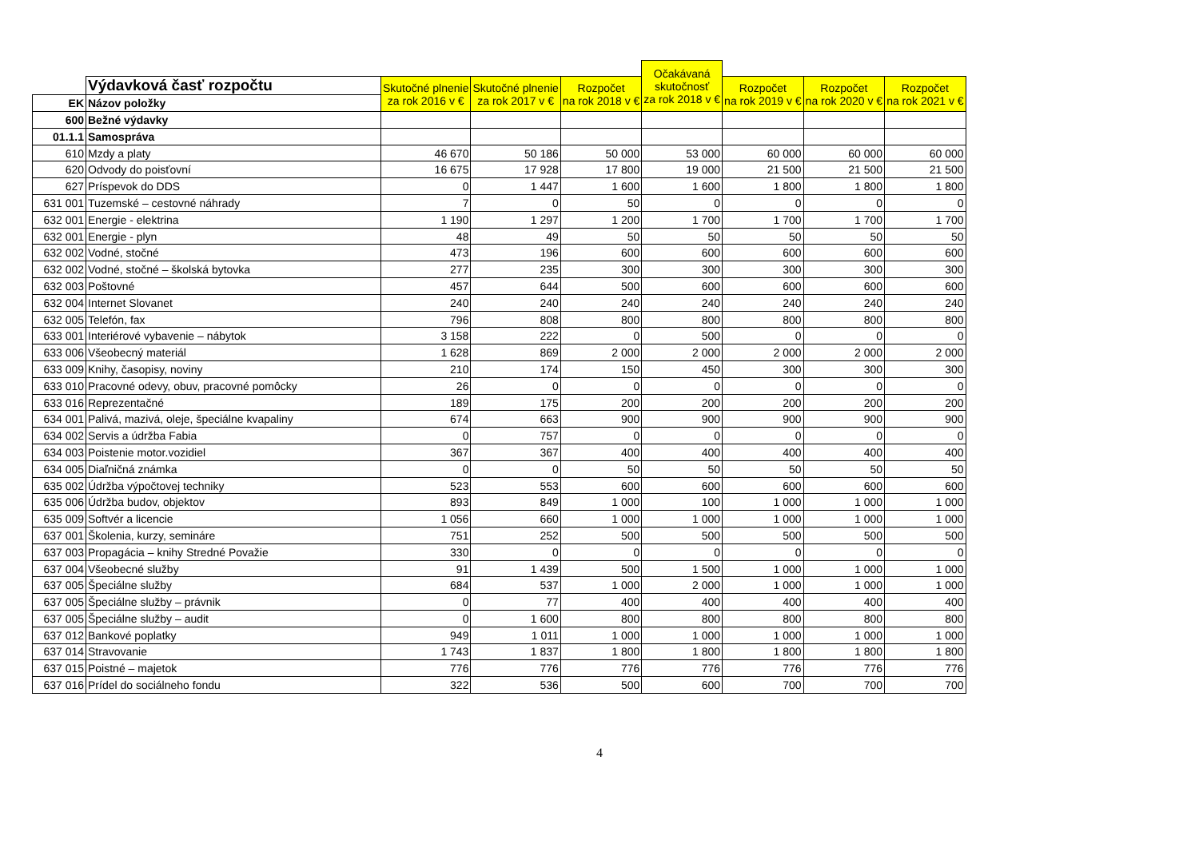| | | | | | Očakávaná skutočnosť za rok 2018 v € | | | |
| | Výdavková časť rozpočtu | Skutočné plnenie za rok 2016 v € | Skutočné plnenie za rok 2017 v € | Rozpočet na rok 2018 v € | | Rozpočet na rok 2019 v € | Rozpočet na rok 2020 v € | Rozpočet na rok 2021 v € |
| EK | Názov položky | | | | | | | |
| 600 | Bežné výdavky | | | | | | | |
| 01.1.1 | Samospráva | | | | | | | |
| 610 | Mzdy a platy | 46 670 | 50 186 | 50 000 | 53 000 | 60 000 | 60 000 | 60 000 |
| 620 | Odvody do poisťovní | 16 675 | 17 928 | 17 800 | 19 000 | 21 500 | 21 500 | 21 500 |
| 627 | Príspevok do DDS | 0 | 1 447 | 1 600 | 1 600 | 1 800 | 1 800 | 1 800 |
| 631 001 | Tuzemské – cestovné náhrady | 7 | 0 | 50 | 0 | 0 | 0 | 0 |
| 632 001 | Energie - elektrina | 1 190 | 1 297 | 1 200 | 1 700 | 1 700 | 1 700 | 1 700 |
| 632 001 | Energie - plyn | 48 | 49 | 50 | 50 | 50 | 50 | 50 |
| 632 002 | Vodné, stočné | 473 | 196 | 600 | 600 | 600 | 600 | 600 |
| 632 002 | Vodné, stočné – školská bytovka | 277 | 235 | 300 | 300 | 300 | 300 | 300 |
| 632 003 | Poštovné | 457 | 644 | 500 | 600 | 600 | 600 | 600 |
| 632 004 | Internet Slovanet | 240 | 240 | 240 | 240 | 240 | 240 | 240 |
| 632 005 | Telefón, fax | 796 | 808 | 800 | 800 | 800 | 800 | 800 |
| 633 001 | Interiérové vybavenie – nábytok | 3 158 | 222 | 0 | 500 | 0 | 0 | 0 |
| 633 006 | Všeobecný materiál | 1 628 | 869 | 2 000 | 2 000 | 2 000 | 2 000 | 2 000 |
| 633 009 | Knihy, časopisy, noviny | 210 | 174 | 150 | 450 | 300 | 300 | 300 |
| 633 010 | Pracovné odevy, obuv, pracovné pomôcky | 26 | 0 | 0 | 0 | 0 | 0 | 0 |
| 633 016 | Reprezentačné | 189 | 175 | 200 | 200 | 200 | 200 | 200 |
| 634 001 | Palivá, mazivá, oleje, špeciálne kvapaliny | 674 | 663 | 900 | 900 | 900 | 900 | 900 |
| 634 002 | Servis a údržba Fabia | 0 | 757 | 0 | 0 | 0 | 0 | 0 |
| 634 003 | Poistenie motor.vozidiel | 367 | 367 | 400 | 400 | 400 | 400 | 400 |
| 634 005 | Diaľničná známka | 0 | 0 | 50 | 50 | 50 | 50 | 50 |
| 635 002 | Údržba výpočtovej techniky | 523 | 553 | 600 | 600 | 600 | 600 | 600 |
| 635 006 | Údržba budov, objektov | 893 | 849 | 1 000 | 100 | 1 000 | 1 000 | 1 000 |
| 635 009 | Softvér a licencie | 1 056 | 660 | 1 000 | 1 000 | 1 000 | 1 000 | 1 000 |
| 637 001 | Školenia, kurzy, semináre | 751 | 252 | 500 | 500 | 500 | 500 | 500 |
| 637 003 | Propagácia – knihy Stredné Považie | 330 | 0 | 0 | 0 | 0 | 0 | 0 |
| 637 004 | Všeobecné služby | 91 | 1 439 | 500 | 1 500 | 1 000 | 1 000 | 1 000 |
| 637 005 | Špeciálne služby | 684 | 537 | 1 000 | 2 000 | 1 000 | 1 000 | 1 000 |
| 637 005 | Špeciálne služby – právnik | 0 | 77 | 400 | 400 | 400 | 400 | 400 |
| 637 005 | Špeciálne služby – audit | 0 | 1 600 | 800 | 800 | 800 | 800 | 800 |
| 637 012 | Bankové poplatky | 949 | 1 011 | 1 000 | 1 000 | 1 000 | 1 000 | 1 000 |
| 637 014 | Stravovanie | 1 743 | 1 837 | 1 800 | 1 800 | 1 800 | 1 800 | 1 800 |
| 637 015 | Poistné – majetok | 776 | 776 | 776 | 776 | 776 | 776 | 776 |
| 637 016 | Prídel do sociálneho fondu | 322 | 536 | 500 | 600 | 700 | 700 | 700 |
4